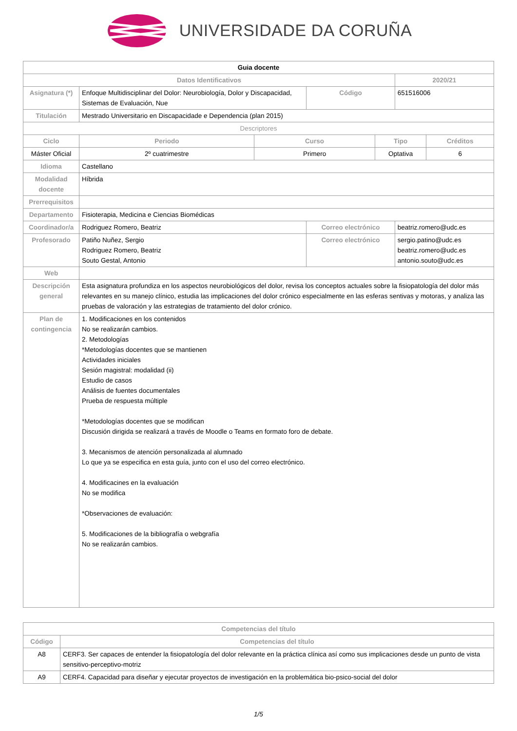UNIVERSIDADE DA CORUÑA
| Guia docente | | | | | | |
| Datos Identificativos | | | | | 2020/21 | |
| Asignatura (*) | Enfoque Multidisciplinar del Dolor: Neurobiología, Dolor y Discapacidad, Sistemas de Evaluación, Nue | | Código | | 651516006 | |
| Titulación | Mestrado Universitario en Discapacidade e Dependencia (plan 2015) | | | | | |
| Descriptores | | | | | | |
| Ciclo | Periodo | Curso | | Tipo | | Créditos |
| Máster Oficial | 2º cuatrimestre | Primero | | Optativa | | 6 |
| Idioma | Castellano | | | | | |
| Modalidad docente | Híbrida | | | | | |
| Prerrequisitos | | | | | | |
| Departamento | Fisioterapia, Medicina e Ciencias Biomédicas | | | | | |
| Coordinador/a | Rodriguez Romero, Beatriz | | Correo electrónico | | beatriz.romero@udc.es | |
| Profesorado | Patiño Nuñez, Sergio Rodriguez Romero, Beatriz Souto Gestal, Antonio | | Correo electrónico | | sergio.patino@udc.es beatriz.romero@udc.es antonio.souto@udc.es | |
| Web | | | | | | |
| Descripción general | Esta asignatura profundiza en los aspectos neurobiológicos del dolor, revisa los conceptos actuales sobre la fisiopatología del dolor más relevantes en su manejo clínico, estudia las implicaciones del dolor crónico especialmente en las esferas sentivas y motoras, y analiza las pruebas de valoración y las estrategias de tratamiento del dolor crónico. | | | | | |
| Plan de contingencia | 1. Modificaciones en los contenidos No se realizarán cambios. 2. Metodologías *Metodologías docentes que se mantienen Actividades iniciales Sesión magistral: modalidad (ii) Estudio de casos Análisis de fuentes documentales Prueba de respuesta múltiple *Metodologías docentes que se modifican Discusión dirigida se realizará a través de Moodle o Teams en formato foro de debate. 3. Mecanismos de atención personalizada al alumnado Lo que ya se especifica en esta guía, junto con el uso del correo electrónico. 4. Modificacines en la evaluación No se modifica *Observaciones de evaluación: 5. Modificaciones de la bibliografía o webgrafía No se realizarán cambios. | | | | | |
| Competencias del título | |
| --- | --- |
| Código | Competencias del título |
| A8 | CERF3. Ser capaces de entender la fisiopatología del dolor relevante en la práctica clínica así como sus implicaciones desde un punto de vista sensitivo-perceptivo-motriz |
| A9 | CERF4. Capacidad para diseñar y ejecutar proyectos de investigación en la problemática bio-psico-social del dolor |
1/5